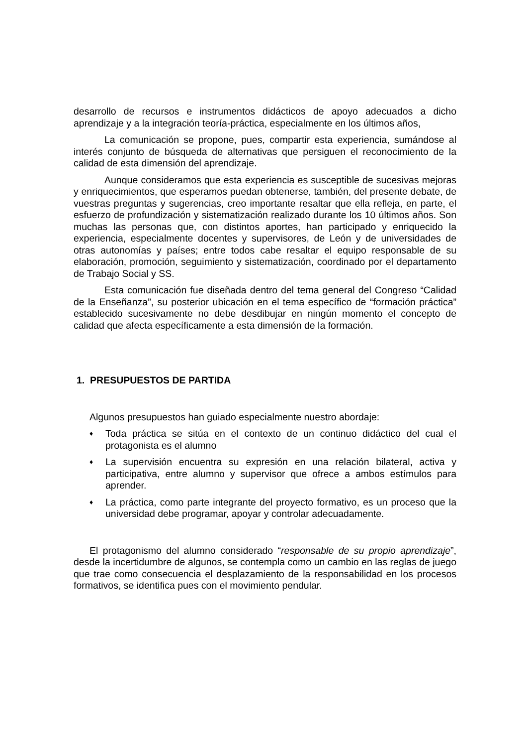desarrollo de recursos e instrumentos didácticos de apoyo adecuados a dicho aprendizaje y a la integración teoría-práctica, especialmente en los últimos años,
La comunicación se propone, pues, compartir esta experiencia, sumándose al interés conjunto de búsqueda de alternativas que persiguen el reconocimiento de la calidad de esta dimensión del aprendizaje.
Aunque consideramos que esta experiencia es susceptible de sucesivas mejoras y enriquecimientos, que esperamos puedan obtenerse, también, del presente debate, de vuestras preguntas y sugerencias, creo importante resaltar que ella refleja, en parte, el esfuerzo de profundización y sistematización realizado durante los 10 últimos años. Son muchas las personas que, con distintos aportes, han participado y enriquecido la experiencia, especialmente docentes y supervisores, de León y de universidades de otras autonomías y países; entre todos cabe resaltar el equipo responsable de su elaboración, promoción, seguimiento y sistematización, coordinado por el departamento de Trabajo Social y SS.
Esta comunicación fue diseñada dentro del tema general del Congreso “Calidad de la Enseñanza”, su posterior ubicación en el tema específico de “formación práctica” establecido sucesivamente no debe desdibujar en ningún momento el concepto de calidad que afecta específicamente a esta dimensión de la formación.
1. PRESUPUESTOS DE PARTIDA
Algunos presupuestos han guiado especialmente nuestro abordaje:
♦ Toda práctica se sitúa en el contexto de un continuo didáctico del cual el protagonista es el alumno
♦ La supervisión encuentra su expresión en una relación bilateral, activa y participativa, entre alumno y supervisor que ofrece a ambos estímulos para aprender.
♦ La práctica, como parte integrante del proyecto formativo, es un proceso que la universidad debe programar, apoyar y controlar adecuadamente.
El protagonismo del alumno considerado “responsable de su propio aprendizaje”, desde la incertidumbre de algunos, se contempla como un cambio en las reglas de juego que trae como consecuencia el desplazamiento de la responsabilidad en los procesos formativos, se identifica pues con el movimiento pendular.